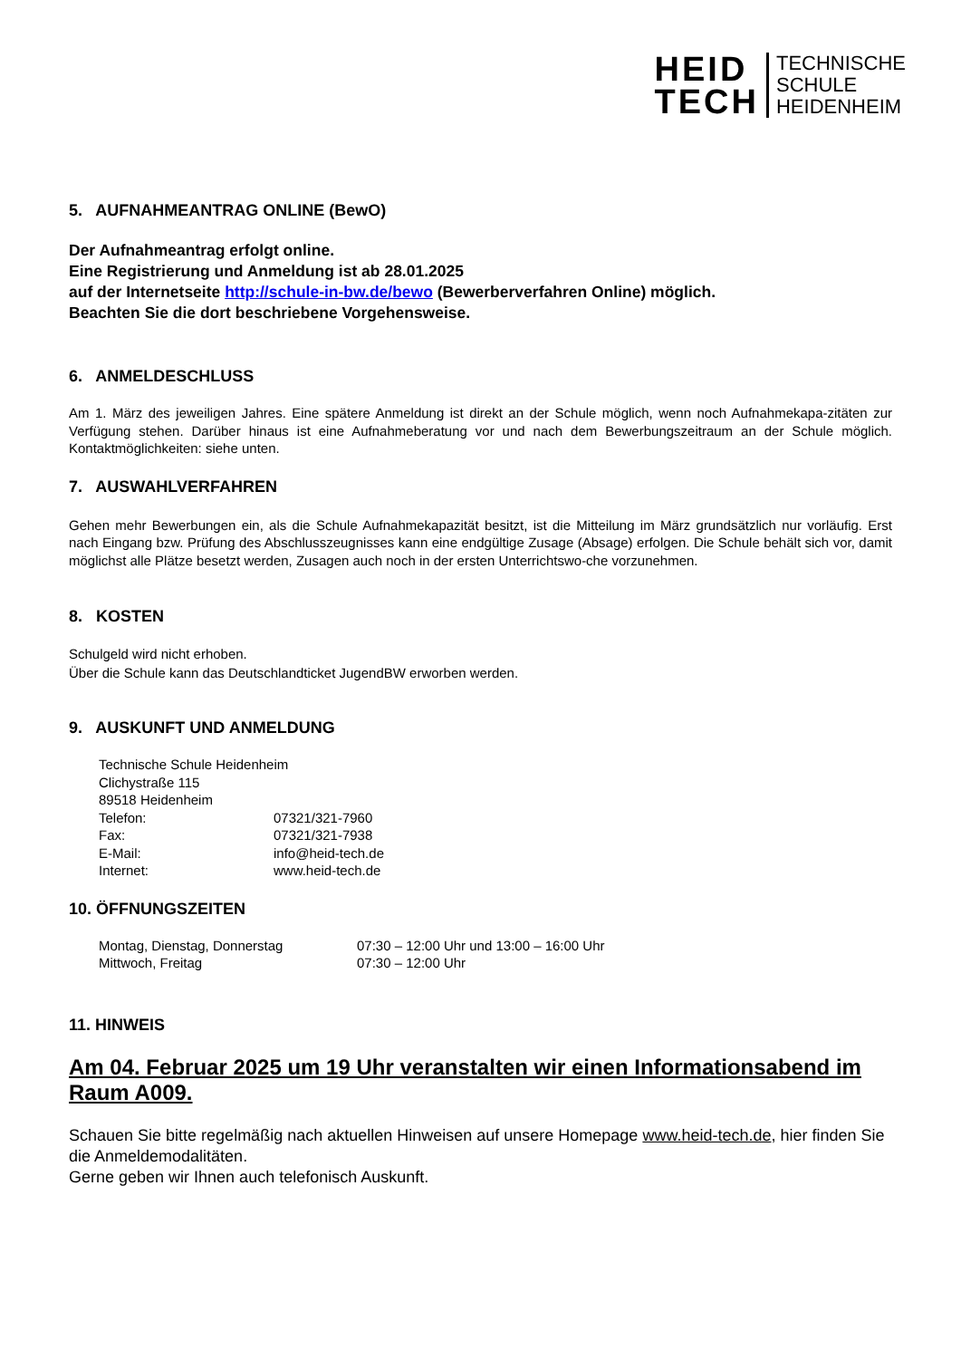HEID
TECH
TECHNISCHE
SCHULE
HEIDENHEIM
5. AUFNAHMEANTRAG ONLINE (BewO)
Der Aufnahmeantrag erfolgt online.
Eine Registrierung und Anmeldung ist ab 28.01.2025
auf der Internetseite http://schule-in-bw.de/bewo (Bewerberverfahren Online) möglich.
Beachten Sie die dort beschriebene Vorgehensweise.
6. ANMELDESCHLUSS
Am 1. März des jeweiligen Jahres. Eine spätere Anmeldung ist direkt an der Schule möglich, wenn noch Aufnahmekapa-zitäten zur Verfügung stehen. Darüber hinaus ist eine Aufnahmeberatung vor und nach dem Bewerbungszeitraum an der Schule möglich. Kontaktmöglichkeiten: siehe unten.
7. AUSWAHLVERFAHREN
Gehen mehr Bewerbungen ein, als die Schule Aufnahmekapazität besitzt, ist die Mitteilung im März grundsätzlich nur vorläufig. Erst nach Eingang bzw. Prüfung des Abschlusszeugnisses kann eine endgültige Zusage (Absage) erfolgen. Die Schule behält sich vor, damit möglichst alle Plätze besetzt werden, Zusagen auch noch in der ersten Unterrichtswo-che vorzunehmen.
8. KOSTEN
Schulgeld wird nicht erhoben.
Über die Schule kann das Deutschlandticket JugendBW erworben werden.
9. AUSKUNFT UND ANMELDUNG
Technische Schule Heidenheim
Clichystraße 115
89518 Heidenheim
Telefon: 07321/321-7960
Fax: 07321/321-7938
E-Mail: info@heid-tech.de
Internet: www.heid-tech.de
10. ÖFFNUNGSZEITEN
Montag, Dienstag, Donnerstag 07:30 – 12:00 Uhr und 13:00 – 16:00 Uhr
Mittwoch, Freitag 07:30 – 12:00 Uhr
11. HINWEIS
Am 04. Februar 2025 um 19 Uhr veranstalten wir einen Informationsabend im Raum A009.
Schauen Sie bitte regelmäßig nach aktuellen Hinweisen auf unsere Homepage www.heid-tech.de, hier finden Sie die Anmeldemodalitäten.
Gerne geben wir Ihnen auch telefonisch Auskunft.